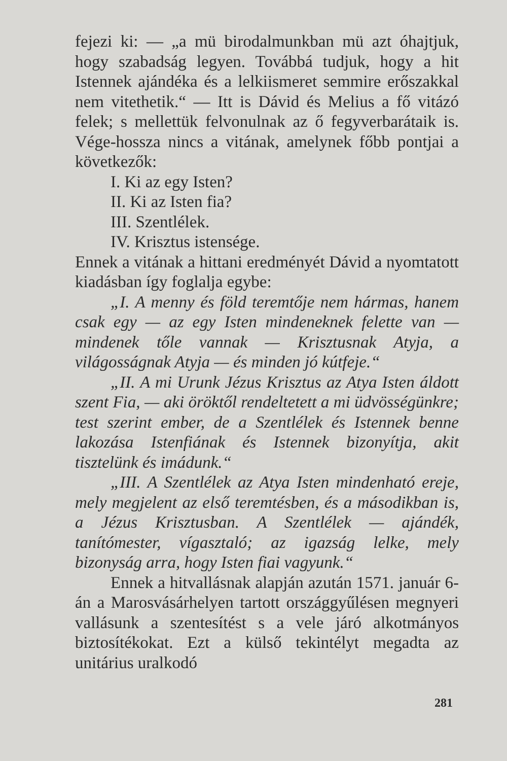fejezi ki: — „a mü birodalmunkban mü azt óhajtjuk, hogy szabadság legyen. Továbbá tudjuk, hogy a hit Istennek ajándéka és a lelkiismeret semmire erőszakkal nem vitethetik.“ — Itt is Dávid és Melius a fő vitázó felek; s mellettük felvonulnak az ő fegyverbarátaik is. Vége-hossza nincs a vitának, amelynek főbb pontjai a következők:
I. Ki az egy Isten?
II. Ki az Isten fia?
III. Szentlélek.
IV. Krisztus istensége.
Ennek a vitának a hittani eredményét Dávid a nyomtatott kiadásban így foglalja egybe:
„I. A menny és föld teremtője nem hármas, hanem csak egy — az egy Isten mindeneknek felette van — mindenek tőle vannak — Krisztusnak Atyja, a világosságnak Atyja — és minden jó kútfeje.“
„II. A mi Urunk Jézus Krisztus az Atya Isten áldott szent Fia, — aki öröktől rendeltetett a mi üdvösségünkre; test szerint ember, de a Szentlélek és Istennek benne lakozása Istenfiának és Istennek bizonyítja, akit tisztelünk és imádunk.“
„III. A Szentlélek az Atya Isten mindenható ereje, mely megjelent az első teremtésben, és a másodikban is, a Jézus Krisztusban. A Szentlélek — ajándék, tanítómester, vígasztaló; az igazság lelke, mely bizonyság arra, hogy Isten fiai vagyunk.“
Ennek a hitvallásnak alapján azután 1571. január 6-án a Marosvásárhelyen tartott országgyűlésen megnyeri vallásunk a szentesítést s a vele járó alkotmányos biztosítékokat. Ezt a külső tekintélyt megadta az unitárius uralkodó
281